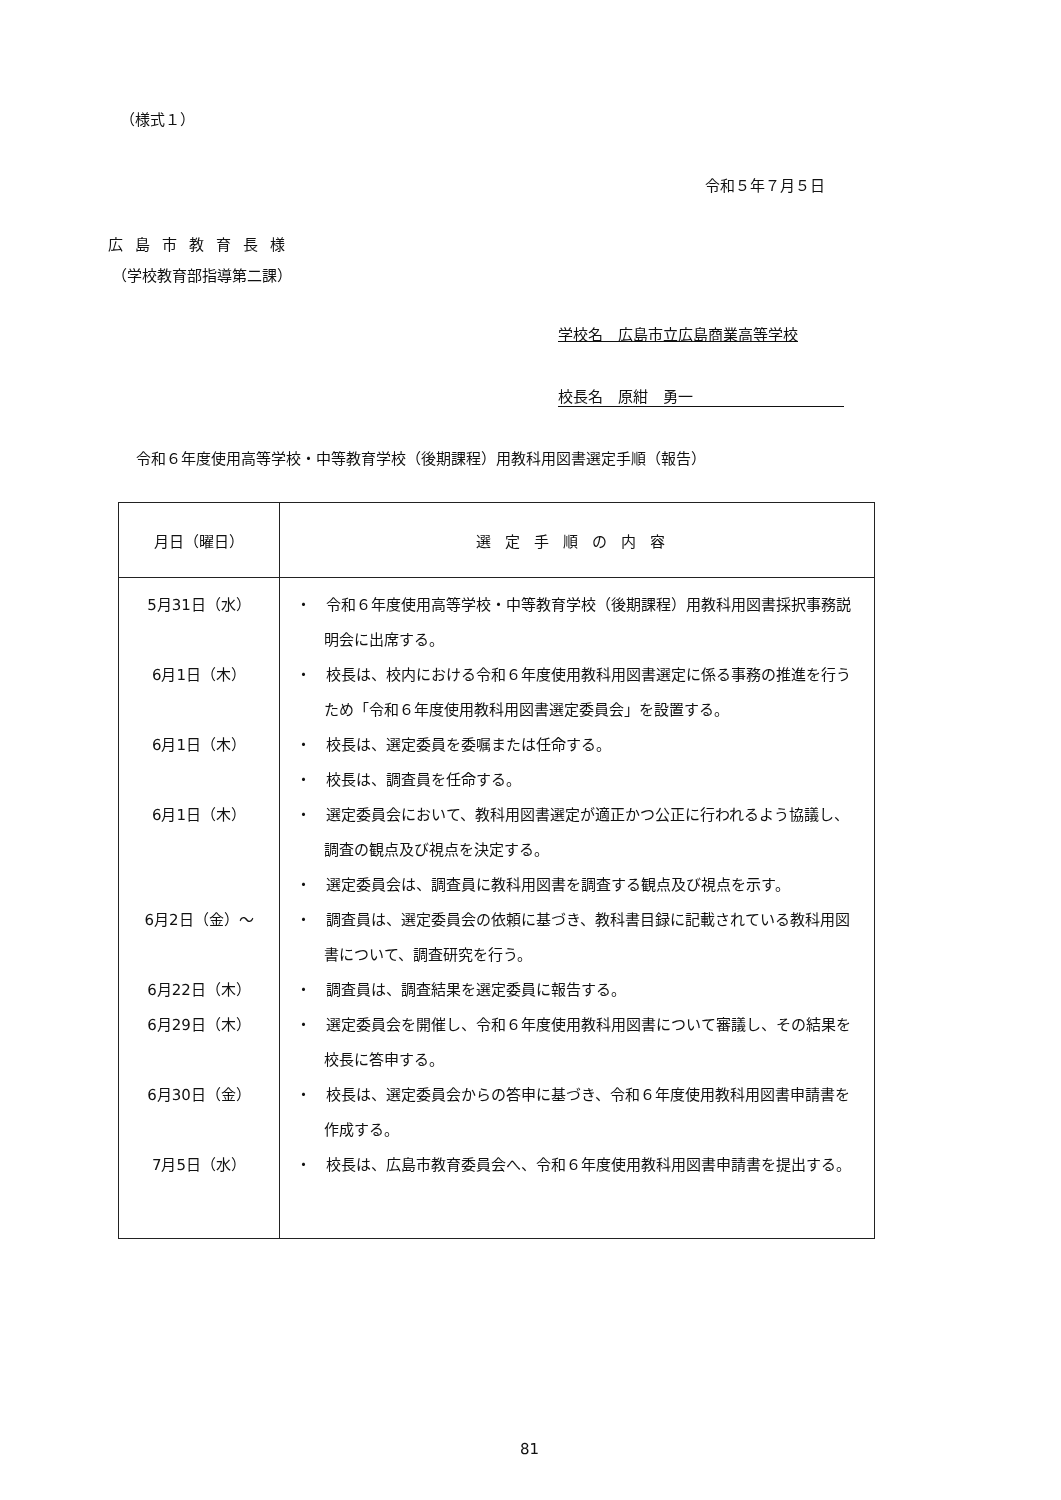（様式１）
令和５年７月５日
広島市教育長様
（学校教育部指導第二課）
学校名　広島市立広島商業高等学校
校長名　原紺　勇一
令和６年度使用高等学校・中等教育学校（後期課程）用教科用図書選定手順（報告）
| 月日（曜日） | 選定手順の内容 |
| --- | --- |
| 5月31日（水） 6月1日（木） 6月1日（木） 6月1日（木） 6月2日（金）～ 6月22日（木） 6月29日（木） 6月30日（金） 7月5日（水） | ・ 令和６年度使用高等学校・中等教育学校（後期課程）用教科用図書採択事務説明会に出席する。 ・ 校長は、校内における令和６年度使用教科用図書選定に係る事務の推進を行うため「令和６年度使用教科用図書選定委員会」を設置する。 ・ 校長は、選定委員を委嘱または任命する。 ・ 校長は、調査員を任命する。 ・ 選定委員会において、教科用図書選定が適正かつ公正に行われるよう協議し、調査の観点及び視点を決定する。 ・ 選定委員会は、調査員に教科用図書を調査する観点及び視点を示す。 ・ 調査員は、選定委員会の依頼に基づき、教科書目録に記載されている教科用図書について、調査研究を行う。 ・ 調査員は、調査結果を選定委員に報告する。 ・ 選定委員会を開催し、令和６年度使用教科用図書について審議し、その結果を校長に答申する。 ・ 校長は、選定委員会からの答申に基づき、令和６年度使用教科用図書申請書を作成する。 ・ 校長は、広島市教育委員会へ、令和６年度使用教科用図書申請書を提出する。 |
81